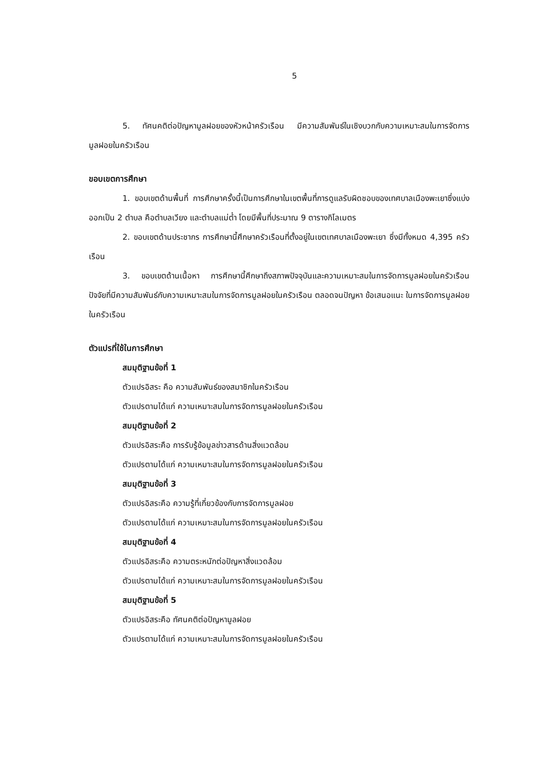5
5. ทัศนคติต่อปัญหามูลฝอยของหัวหน้าครัวเรือน มีความสัมพันธ์ในเชิงบวกกับความเหมาะสมในการจัดการมูลฝอยในครัวเรือน
ขอบเขตการศึกษา
1. ขอบเขตด้านพื้นที่ การศึกษาครั้งนี้เป็นการศึกษาในเขตพื้นที่การดูแลรับผิดชอบของเทศบาลเมืองพะเยาซึ่งแบ่งออกเป็น 2 ตำบล คือตำบลเวียง และตำบลแม่ต๋ำ โดยมีพื้นที่ประมาณ 9 ตารางกิโลเมตร
2. ขอบเขตด้านประชากร การศึกษานี้ศึกษาครัวเรือนที่ตั้งอยู่ในเขตเทศบาลเมืองพะเยา ซึ่งมีทั้งหมด 4,395 ครัวเรือน
3. ขอบเขตด้านเนื้อหา การศึกษานี้ศึกษาถึงสภาพปัจจุบันและความเหมาะสมในการจัดการมูลฝอยในครัวเรือน ปัจจัยที่มีความสัมพันธ์กับความเหมาะสมในการจัดการมูลฝอยในครัวเรือน ตลอดจนปัญหา ข้อเสนอแนะ ในการจัดการมูลฝอยในครัวเรือน
ตัวแปรที่ใช้ในการศึกษา
สมมุติฐานข้อที่ 1
ตัวแปรอิสระ คือ ความสัมพันธ์ของสมาชิกในครัวเรือน
ตัวแปรตามได้แก่ ความเหมาะสมในการจัดการมูลฝอยในครัวเรือน
สมมุติฐานข้อที่ 2
ตัวแปรอิสระคือ การรับรู้ข้อมูลข่าวสารด้านสิ่งแวดล้อม
ตัวแปรตามได้แก่ ความเหมาะสมในการจัดการมูลฝอยในครัวเรือน
สมมุติฐานข้อที่ 3
ตัวแปรอิสระคือ ความรู้ที่เกี่ยวข้องกับการจัดการมูลฝอย
ตัวแปรตามได้แก่ ความเหมาะสมในการจัดการมูลฝอยในครัวเรือน
สมมุติฐานข้อที่ 4
ตัวแปรอิสระคือ ความตระหนักต่อปัญหาสิ่งแวดล้อม
ตัวแปรตามได้แก่ ความเหมาะสมในการจัดการมูลฝอยในครัวเรือน
สมมุติฐานข้อที่ 5
ตัวแปรอิสระคือ ทัศนคติต่อปัญหามูลฝอย
ตัวแปรตามได้แก่ ความเหมาะสมในการจัดการมูลฝอยในครัวเรือน